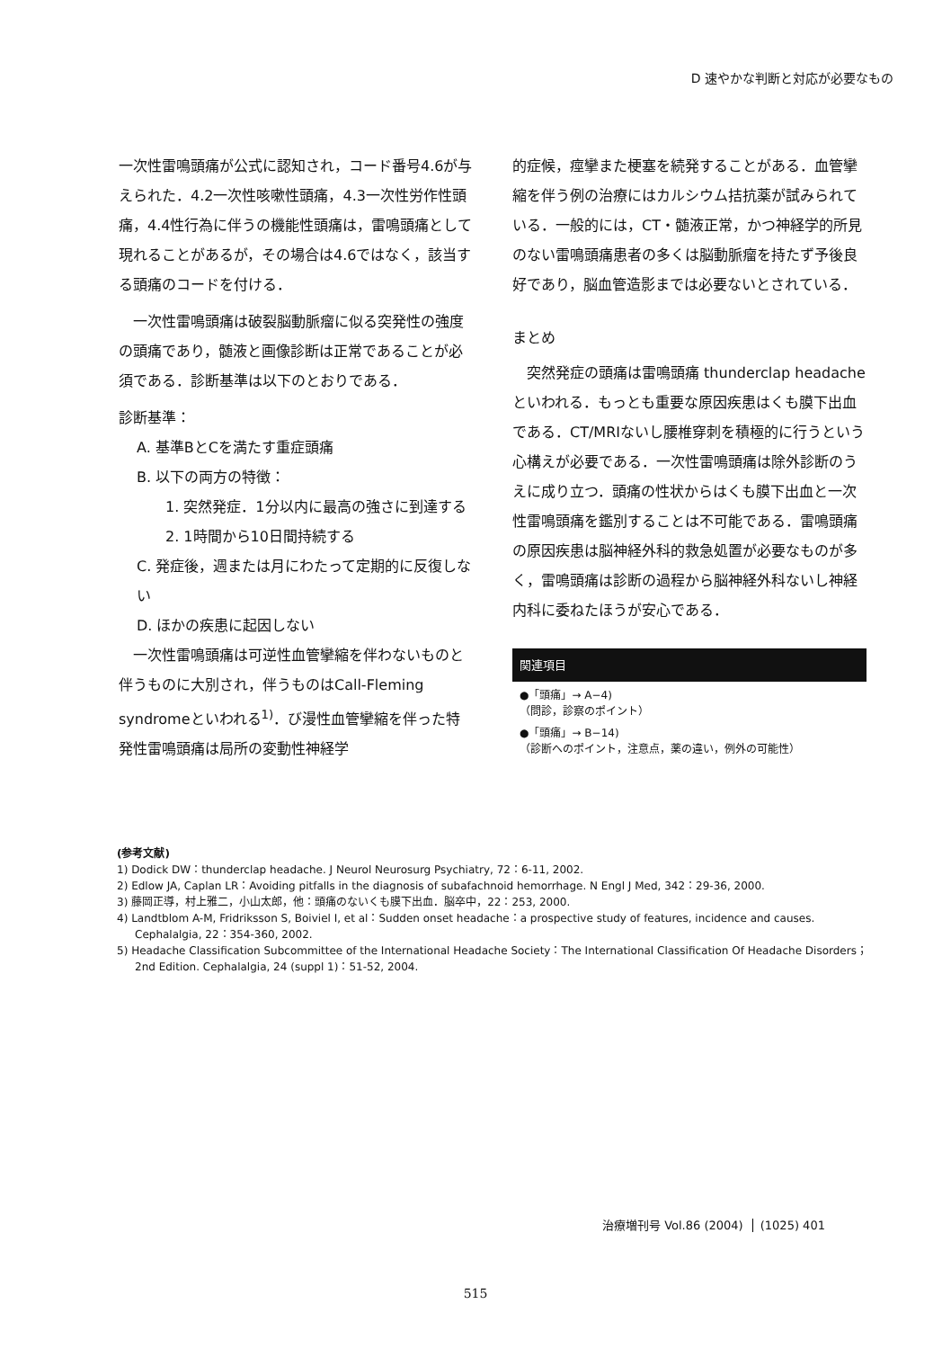D 速やかな判断と対応が必要なもの
一次性雷鳴頭痛が公式に認知され，コード番号4.6が与えられた．4.2一次性咳嗽性頭痛，4.3一次性労作性頭痛，4.4性行為に伴うの機能性頭痛は，雷鳴頭痛として現れることがあるが，その場合は4.6ではなく，該当する頭痛のコードを付ける．
　一次性雷鳴頭痛は破裂脳動脈瘤に似る突発性の強度の頭痛であり，髄液と画像診断は正常であることが必須である．診断基準は以下のとおりである．
診断基準：
A. 基準BとCを満たす重症頭痛
B. 以下の両方の特徴：
1. 突然発症．1分以内に最高の強さに到達する
2. 1時間から10日間持続する
C. 発症後，週または月にわたって定期的に反復しない
D. ほかの疾患に起因しない
　一次性雷鳴頭痛は可逆性血管攣縮を伴わないものと伴うものに大別され，伴うものはCall-Fleming syndromeといわれる<sup>1)</sup>．び漫性血管攣縮を伴った特発性雷鳴頭痛は局所の変動性神経学
的症候，痙攣また梗塞を続発することがある．血管攣縮を伴う例の治療にはカルシウム拮抗薬が試みられている．一般的には，CT・髄液正常，かつ神経学的所見のない雷鳴頭痛患者の多くは脳動脈瘤を持たず予後良好であり，脳血管造影までは必要ないとされている．
まとめ
　突然発症の頭痛は雷鳴頭痛 thunderclap headacheといわれる．もっとも重要な原因疾患はくも膜下出血である．CT/MRIないし腰椎穿刺を積極的に行うという心構えが必要である．一次性雷鳴頭痛は除外診断のうえに成り立つ．頭痛の性状からはくも膜下出血と一次性雷鳴頭痛を鑑別することは不可能である．雷鳴頭痛の原因疾患は脳神経外科的救急処置が必要なものが多く，雷鳴頭痛は診断の過程から脳神経外科ないし神経内科に委ねたほうが安心である．
関連項目
●「頭痛」→ A−4)
（問診，診察のポイント）
●「頭痛」→ B−14)
（診断へのポイント，注意点，薬の違い，例外の可能性）
(参考文献)
1) Dodick DW：thunderclap headache. J Neurol Neurosurg Psychiatry, 72：6-11, 2002.
2) Edlow JA, Caplan LR：Avoiding pitfalls in the diagnosis of subafachnoid hemorrhage. N Engl J Med, 342：29-36, 2000.
3) 藤岡正導，村上雅二，小山太郎，他：頭痛のないくも膜下出血．脳卒中，22：253, 2000.
4) Landtblom A-M, Fridriksson S, Boiviel I, et al：Sudden onset headache：a prospective study of features, incidence and causes. Cephalalgia, 22：354-360, 2002.
5) Headache Classification Subcommittee of the International Headache Society：The International Classification Of Headache Disorders；2nd Edition. Cephalalgia, 24 (suppl 1)：51-52, 2004.
治療増刊号 Vol.86 (2004) (1025) 401
515